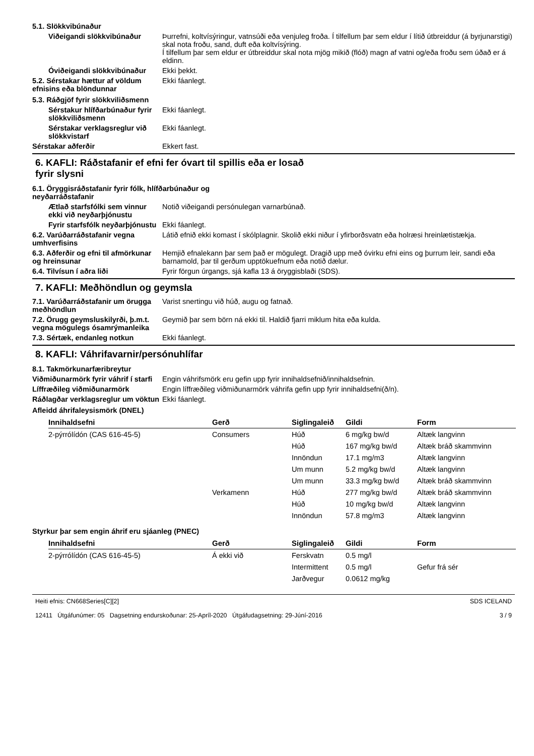5.1. Slökkvibúnaður
Viðeigandi slökkvibúnaður Þurrefni, koltvísýringur, vatnsúði eða venjuleg froða. Í tilfellum þar sem eldur í lítið útbreiddur (á byrjunarstigi) skal nota froðu, sand, duft eða koltvísýring.
Í tilfellum þar sem eldur er útbreiddur skal nota mjög mikið (flóð) magn af vatni og/eða froðu sem úðað er á eldinn.
Óviðeigandi slökkvibúnaður
Ekki þekkt.
5.2. Sérstakar hættur af völdum efnisins eða blöndunnar
Ekki fáanlegt.
5.3. Ráðgjöf fyrir slökkviliðsmenn
Sérstakur hlífðarbúnaður fyrir slökkviliðsmenn
Ekki fáanlegt.
Sérstakar verklagsreglur við slökkvistarf
Ekki fáanlegt.
Sérstakar aðferðir Ekkert fast.
6. KAFLI: Ráðstafanir ef efni fer óvart til spillis eða er losað
fyrir slysni
6.1. Öryggisráðstafanir fyrir fólk, hlífðarbúnaður og
neyðarráðstafanir
Ætlað starfsfólki sem vinnur ekki við neyðarþjónustu
Notið viðeigandi persónulegan varnarbúnað.
Fyrir starfsfólk neyðarþjónustu
Ekki fáanlegt.
6.2. Varúðarráðstafanir vegna umhverfisins
Látið efnið ekki komast í skólplagnir. Skolið ekki niður í yfirborðsvatn eða holræsi hreinlætistækja.
6.3. Aðferðir og efni til afmörkunar og hreinsunar
Hemjið efnalekann þar sem það er mögulegt. Dragið upp með óvirku efni eins og þurrum leir, sandi eða barnamold, þar til gerðum upptökuefnum eða notið dælur.
6.4. Tilvísun í aðra liði Fyrir förgun úrgangs, sjá kafla 13 á öryggisblaði (SDS).
7. KAFLI: Meðhöndlun og geymsla
7.1. Varúðarráðstafanir um örugga meðhöndlun
Varist snertingu við húð, augu og fatnað.
7.2. Örugg geymsluskilyrði, þ.m.t. vegna mögulegs ósamrýmanleika
Geymið þar sem börn ná ekki til. Haldið fjarri miklum hita eða kulda.
7.3. Sértæk, endanleg notkun Ekki fáanlegt.
8. KAFLI: Váhrifavarnir/persónuhlífar
8.1. Takmörkunarfæribreytur
Viðmiðunarmörk fyrir váhrif í starfi
Engin váhrifsmörk eru gefin upp fyrir innihaldsefnið/innihaldsefnin.
Líffræðileg viðmiðunarmörk Engin líffræðileg viðmiðunarmörk váhrifa gefin upp fyrir innihaldsefni(ð/n).
Ráðlagðar verklagsreglur um vöktun
Ekki fáanlegt.
Afleidd áhrifaleysismörk (DNEL)
| Innihaldsefni | Gerð | Siglingaleið | Gildi | Form |
| --- | --- | --- | --- | --- |
| 2-pýrrólídón (CAS 616-45-5) | Consumers | Húð | 6 mg/kg bw/d | Altæk langvinn |
| | | Húð | 167 mg/kg bw/d | Altæk bráð skammvinn |
| | | Innöndun | 17.1 mg/m3 | Altæk langvinn |
| | | Um munn | 5.2 mg/kg bw/d | Altæk langvinn |
| | | Um munn | 33.3 mg/kg bw/d | Altæk bráð skammvinn |
| | Verkamenn | Húð | 277 mg/kg bw/d | Altæk bráð skammvinn |
| | | Húð | 10 mg/kg bw/d | Altæk langvinn |
| | | Innöndun | 57.8 mg/m3 | Altæk langvinn |
Styrkur þar sem engin áhrif eru sjáanleg (PNEC)
| Innihaldsefni | Gerð | Siglingaleið | Gildi | Form |
| --- | --- | --- | --- | --- |
| 2-pýrrólídón (CAS 616-45-5) | Á ekki við | Ferskvatn | 0.5 mg/l | |
| | | Intermittent | 0.5 mg/l | Gefur frá sér |
| | | Jarðvegur | 0.0612 mg/kg | |
Heiti efnis: CN668Series[C][2]
12411 Útgáfunúmer: 05 Dagsetning endurskoðunar: 25-Apríl-2020 Útgáfudagsetning: 29-Júní-2016
SDS ICELAND
3 / 9